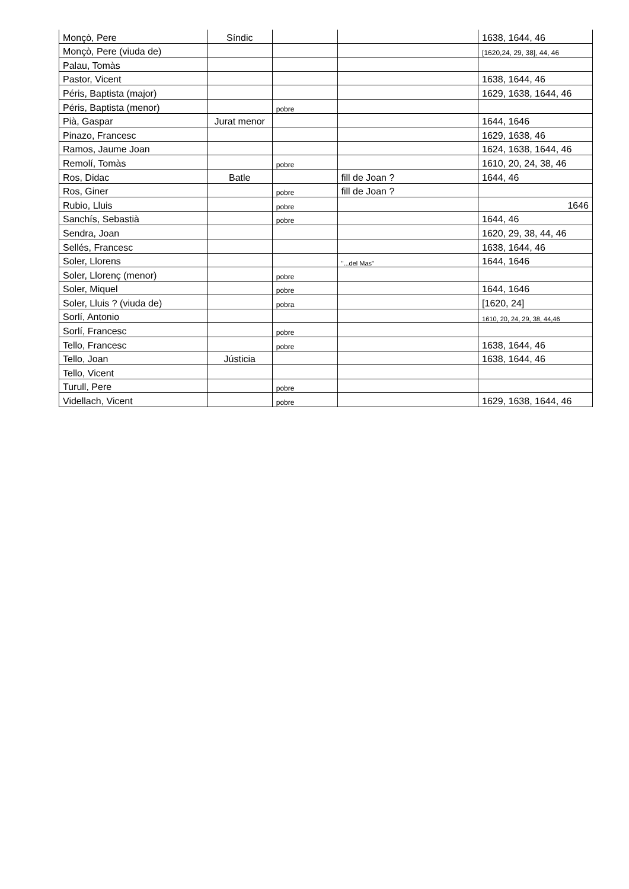| Monçò, Pere | Síndic | | | 1638, 1644, 46 |
| Monçò, Pere (viuda de) | | | | [1620,24, 29, 38], 44, 46 |
| Palau, Tomàs | | | | |
| Pastor, Vicent | | | | 1638, 1644, 46 |
| Péris, Baptista (major) | | | | 1629, 1638, 1644, 46 |
| Péris, Baptista (menor) | | pobre | | |
| Pià, Gaspar | Jurat menor | | | 1644, 1646 |
| Pinazo, Francesc | | | | 1629, 1638, 46 |
| Ramos, Jaume Joan | | | | 1624, 1638, 1644, 46 |
| Remolí, Tomàs | | pobre | | 1610, 20, 24, 38, 46 |
| Ros, Didac | Batle | | fill de Joan ? | 1644, 46 |
| Ros, Giner | | pobre | fill de Joan ? | |
| Rubio, Lluis | | pobre | | 1646 |
| Sanchís, Sebastià | | pobre | | 1644, 46 |
| Sendra, Joan | | | | 1620, 29, 38, 44, 46 |
| Sellés, Francesc | | | | 1638, 1644, 46 |
| Soler, Llorens | | | "...del Mas" | 1644, 1646 |
| Soler, Llorenç (menor) | | pobre | | |
| Soler, Miquel | | pobre | | 1644, 1646 |
| Soler, Lluis ? (viuda de) | | pobra | | [1620, 24] |
| Sorlí, Antonio | | | | 1610, 20, 24, 29, 38, 44,46 |
| Sorlí, Francesc | | pobre | | |
| Tello, Francesc | | pobre | | 1638, 1644, 46 |
| Tello, Joan | Jústicia | | | 1638, 1644, 46 |
| Tello, Vicent | | | | |
| Turull, Pere | | pobre | | |
| Videllach, Vicent | | pobre | | 1629, 1638, 1644, 46 |